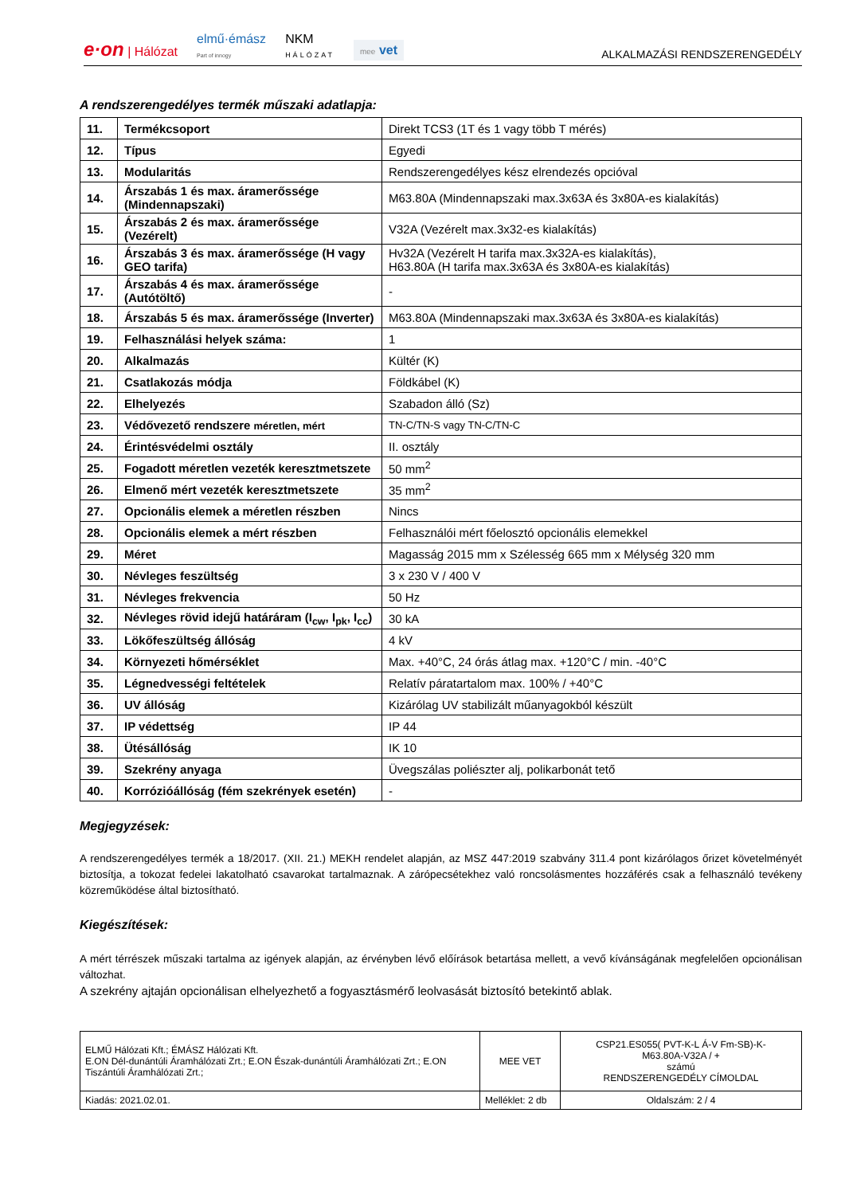e·on | Hálózat elmű·émász
Part of innogy NKM
HÁLÓZAT mee vet ALKALMAZÁSI RENDSZERENGEDÉLY
A rendszerengedélyes termék műszaki adatlapja:
| 11. | Termékcsoport | Direkt TCS3 (1T és 1 vagy több T mérés) |
| 12. | Típus | Egyedi |
| 13. | Modularitás | Rendszerengedélyes kész elrendezés opcióval |
| 14. | Árszabás 1 és max. áramerőssége (Mindennapszaki) | M63.80A (Mindennapszaki max.3x63A és 3x80A-es kialakítás) |
| 15. | Árszabás 2 és max. áramerőssége (Vezérelt) | V32A (Vezérelt max.3x32-es kialakítás) |
| 16. | Árszabás 3 és max. áramerőssége (H vagy GEO tarifa) | Hv32A (Vezérelt H tarifa max.3x32A-es kialakítás), H63.80A (H tarifa max.3x63A és 3x80A-es kialakítás) |
| 17. | Árszabás 4 és max. áramerőssége (Autótöltő) | - |
| 18. | Árszabás 5 és max. áramerőssége (Inverter) | M63.80A (Mindennapszaki max.3x63A és 3x80A-es kialakítás) |
| 19. | Felhasználási helyek száma: | 1 |
| 20. | Alkalmazás | Kültér (K) |
| 21. | Csatlakozás módja | Földkábel (K) |
| 22. | Elhelyezés | Szabadon álló (Sz) |
| 23. | Védővezető rendszere méretlen, mért | TN-C/TN-S vagy TN-C/TN-C |
| 24. | Érintésvédelmi osztály | II. osztály |
| 25. | Fogadott méretlen vezeték keresztmetszete | 50 mm<sup>2</sup> |
| 26. | Elmenő mért vezeték keresztmetszete | 35 mm<sup>2</sup> |
| 27. | Opcionális elemek a méretlen részben | Nincs |
| 28. | Opcionális elemek a mért részben | Felhasználói mért főelosztó opcionális elemekkel |
| 29. | Méret | Magasság 2015 mm x Szélesség 665 mm x Mélység 320 mm |
| 30. | Névleges feszültség | 3 x 230 V / 400 V |
| 31. | Névleges frekvencia | 50 Hz |
| 32. | Névleges rövid idejű határáram (I<sub>cw</sub>, I<sub>pk</sub>, I<sub>cc</sub>) | 30 kA |
| 33. | Lökőfeszültség állóság | 4 kV |
| 34. | Környezeti hőmérséklet | Max. +40°C, 24 órás átlag max. +120°C / min. -40°C |
| 35. | Légnedvességi feltételek | Relatív páratartalom max. 100% / +40°C |
| 36. | UV állóság | Kizárólag UV stabilizált műanyagokból készült |
| 37. | IP védettség | IP 44 |
| 38. | Ütésállóság | IK 10 |
| 39. | Szekrény anyaga | Üvegszálas poliészter alj, polikarbonát tető |
| 40. | Korrózióállóság (fém szekrények esetén) | - |
Megjegyzések:
A rendszerengedélyes termék a 18/2017. (XII. 21.) MEKH rendelet alapján, az MSZ 447:2019 szabvány 311.4 pont kizárólagos őrizet követelményét biztosítja, a tokozat fedelei lakatolható csavarokat tartalmaznak. A zárópecsétekhez való roncsolásmentes hozzáférés csak a felhasználó tevékeny közreműködése által biztosítható.
Kiegészítések:
A mért térrészek műszaki tartalma az igények alapján, az érvényben lévő előírások betartása mellett, a vevő kívánságának megfelelően opcionálisan változhat.
A szekrény ajtaján opcionálisan elhelyezhető a fogyasztásmérő leolvasását biztosító betekintő ablak.
| ELMŰ Hálózati Kft.; ÉMÁSZ Hálózati Kft. E.ON Dél-dunántúli Áramhálózati Zrt.; E.ON Észak-dunántúli Áramhálózati Zrt.; E.ON Tiszántúli Áramhálózati Zrt.; | MEE VET | CSP21.ES055( PVT-K-L Á-V Fm-SB)-K- M63.80A-V32A / + számú RENDSZERENGEDÉLY CÍMOLDAL |
| Kiadás: 2021.02.01. | Melléklet: 2 db | Oldalszám: 2 / 4 |